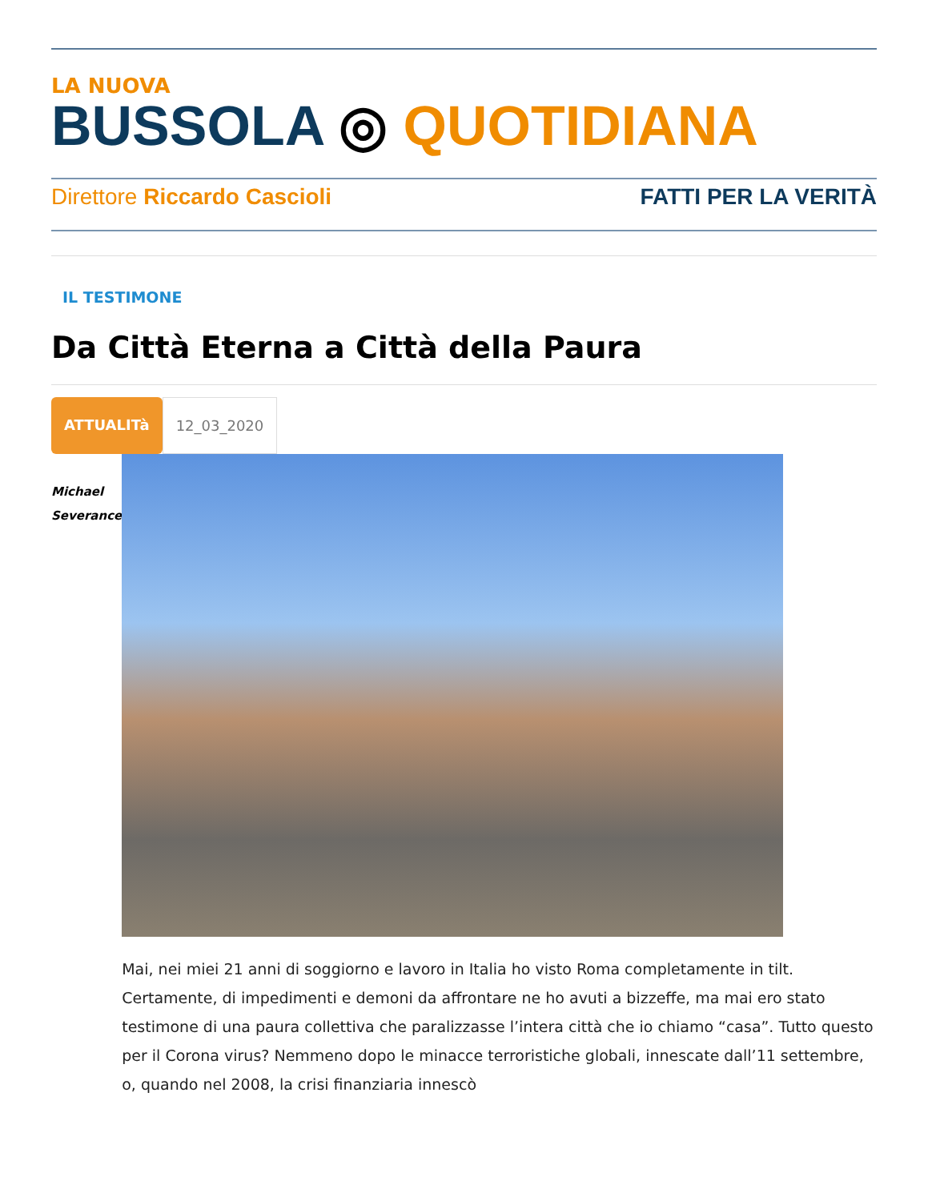LA NUOVA
BUSSOLA ◎ QUOTIDIANA
Direttore Riccardo Cascioli FATTI PER LA VERITÀ
IL TESTIMONE
Da Città Eterna a Città della Paura
ATTUALITà 12_03_2020
Michael
Severance
Mai, nei miei 21 anni di soggiorno e lavoro in Italia ho visto Roma completamente in tilt. Certamente, di impedimenti e demoni da affrontare ne ho avuti a bizzeffe, ma mai ero stato testimone di una paura collettiva che paralizzasse l’intera città che io chiamo “casa”. Tutto questo per il Corona virus? Nemmeno dopo le minacce terroristiche globali, innescate dall’11 settembre, o, quando nel 2008, la crisi finanziaria innescò